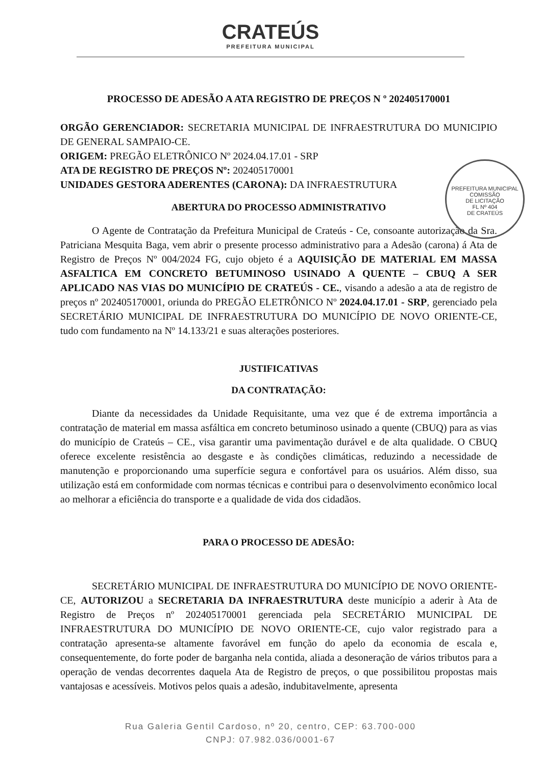CRATEÚS
PREFEITURA MUNICIPAL
PROCESSO DE ADESÃO A ATA REGISTRO DE PREÇOS N º 202405170001
ORGÃO GERENCIADOR: SECRETARIA MUNICIPAL DE INFRAESTRUTURA DO MUNICIPIO DE GENERAL SAMPAIO-CE.
ORIGEM: PREGÃO ELETRÔNICO Nº 2024.04.17.01 - SRP
ATA DE REGISTRO DE PREÇOS Nº: 202405170001
UNIDADES GESTORA ADERENTES (CARONA): DA INFRAESTRUTURA
ABERTURA DO PROCESSO ADMINISTRATIVO
O Agente de Contratação da Prefeitura Municipal de Crateús - Ce, consoante autorização da Sra. Patriciana Mesquita Baga, vem abrir o presente processo administrativo para a Adesão (carona) á Ata de Registro de Preços Nº 004/2024 FG, cujo objeto é a AQUISIÇÃO DE MATERIAL EM MASSA ASFALTICA EM CONCRETO BETUMINOSO USINADO A QUENTE – CBUQ A SER APLICADO NAS VIAS DO MUNICÍPIO DE CRATEÚS - CE., visando a adesão a ata de registro de preços nº 202405170001, oriunda do PREGÃO ELETRÔNICO Nº 2024.04.17.01 - SRP, gerenciado pela SECRETÁRIO MUNICIPAL DE INFRAESTRUTURA DO MUNICÍPIO DE NOVO ORIENTE-CE, tudo com fundamento na Nº 14.133/21 e suas alterações posteriores.
JUSTIFICATIVAS
DA CONTRATAÇÃO:
Diante da necessidades da Unidade Requisitante, uma vez que é de extrema importância a contratação de material em massa asfáltica em concreto betuminoso usinado a quente (CBUQ) para as vias do município de Crateús – CE., visa garantir uma pavimentação durável e de alta qualidade. O CBUQ oferece excelente resistência ao desgaste e às condições climáticas, reduzindo a necessidade de manutenção e proporcionando uma superfície segura e confortável para os usuários. Além disso, sua utilização está em conformidade com normas técnicas e contribui para o desenvolvimento econômico local ao melhorar a eficiência do transporte e a qualidade de vida dos cidadãos.
PARA O PROCESSO DE ADESÃO:
SECRETÁRIO MUNICIPAL DE INFRAESTRUTURA DO MUNICÍPIO DE NOVO ORIENTE-CE, AUTORIZOU a SECRETARIA DA INFRAESTRUTURA deste município a aderir à Ata de Registro de Preços nº 202405170001 gerenciada pela SECRETÁRIO MUNICIPAL DE INFRAESTRUTURA DO MUNICÍPIO DE NOVO ORIENTE-CE, cujo valor registrado para a contratação apresenta-se altamente favorável em função do apelo da economia de escala e, consequentemente, do forte poder de barganha nela contida, aliada a desoneração de vários tributos para a operação de vendas decorrentes daquela Ata de Registro de preços, o que possibilitou propostas mais vantajosas e acessíveis. Motivos pelos quais a adesão, indubitavelmente, apresenta
PREFEITURA MUNICIPAL
COMISSÃO
DE LICITAÇÃO
FL Nº 404
DE CRATEÚS
Rua Galeria Gentil Cardoso, nº 20, centro, CEP: 63.700-000
CNPJ: 07.982.036/0001-67